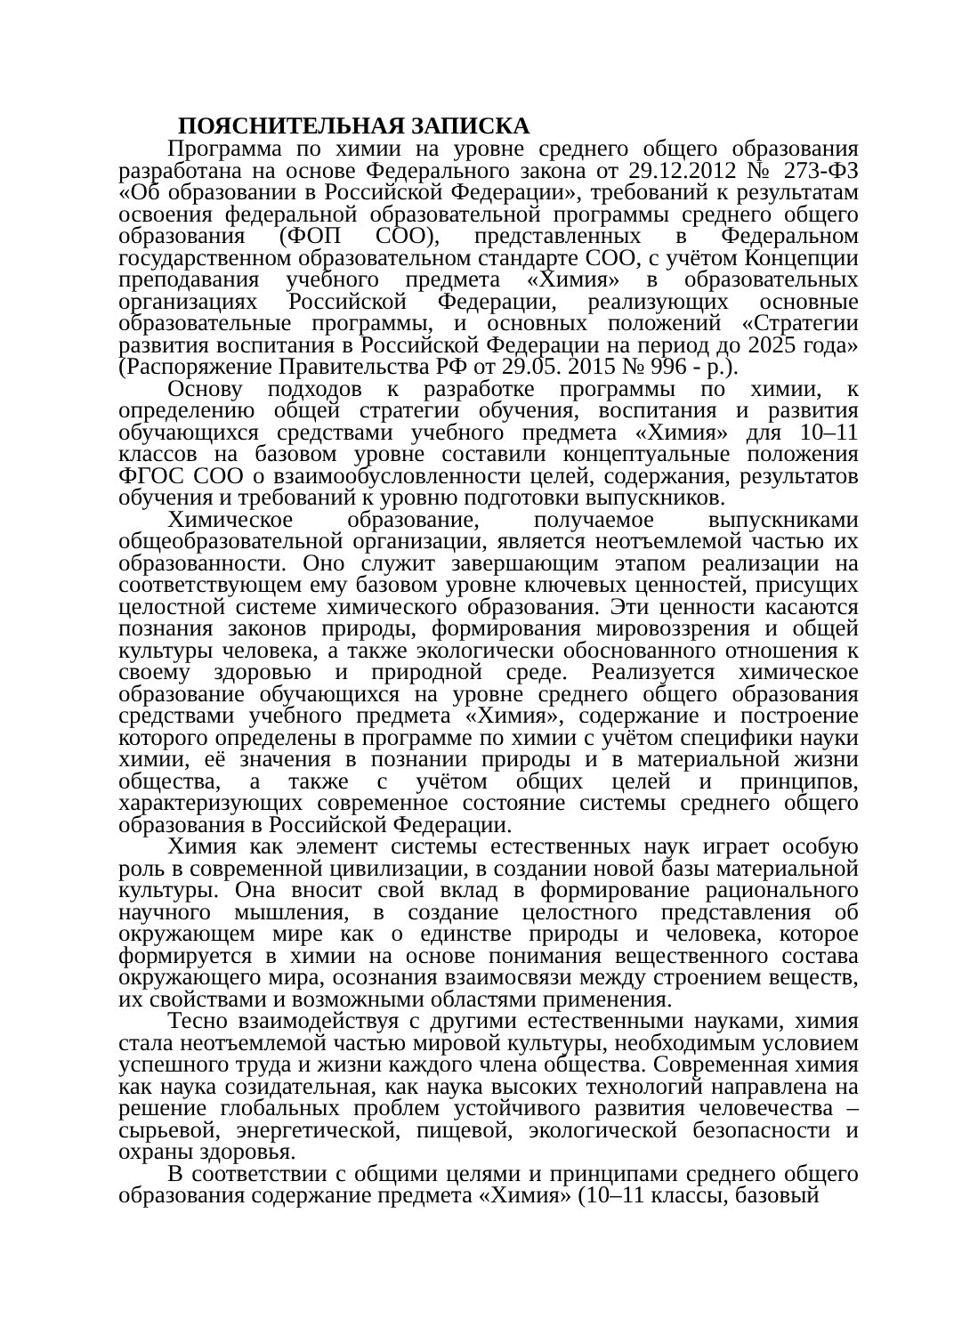ПОЯСНИТЕЛЬНАЯ ЗАПИСКА
Программа по химии на уровне среднего общего образования разработана на основе Федерального закона от 29.12.2012 № 273-ФЗ «Об образовании в Российской Федерации», требований к результатам освоения федеральной образовательной программы среднего общего образования (ФОП СОО), представленных в Федеральном государственном образовательном стандарте СОО, с учётом Концепции преподавания учебного предмета «Химия» в образовательных организациях Российской Федерации, реализующих основные образовательные программы, и основных положений «Стратегии развития воспитания в Российской Федерации на период до 2025 года» (Распоряжение Правительства РФ от 29.05. 2015 № 996 - р.).
Основу подходов к разработке программы по химии, к определению общей стратегии обучения, воспитания и развития обучающихся средствами учебного предмета «Химия» для 10–11 классов на базовом уровне составили концептуальные положения ФГОС СОО о взаимообусловленности целей, содержания, результатов обучения и требований к уровню подготовки выпускников.
Химическое образование, получаемое выпускниками общеобразовательной организации, является неотъемлемой частью их образованности. Оно служит завершающим этапом реализации на соответствующем ему базовом уровне ключевых ценностей, присущих целостной системе химического образования. Эти ценности касаются познания законов природы, формирования мировоззрения и общей культуры человека, а также экологически обоснованного отношения к своему здоровью и природной среде. Реализуется химическое образование обучающихся на уровне среднего общего образования средствами учебного предмета «Химия», содержание и построение которого определены в программе по химии с учётом специфики науки химии, её значения в познании природы и в материальной жизни общества, а также с учётом общих целей и принципов, характеризующих современное состояние системы среднего общего образования в Российской Федерации.
Химия как элемент системы естественных наук играет особую роль в современной цивилизации, в создании новой базы материальной культуры. Она вносит свой вклад в формирование рационального научного мышления, в создание целостного представления об окружающем мире как о единстве природы и человека, которое формируется в химии на основе понимания вещественного состава окружающего мира, осознания взаимосвязи между строением веществ, их свойствами и возможными областями применения.
Тесно взаимодействуя с другими естественными науками, химия стала неотъемлемой частью мировой культуры, необходимым условием успешного труда и жизни каждого члена общества. Современная химия как наука созидательная, как наука высоких технологий направлена на решение глобальных проблем устойчивого развития человечества – сырьевой, энергетической, пищевой, экологической безопасности и охраны здоровья.
В соответствии с общими целями и принципами среднего общего образования содержание предмета «Химия» (10–11 классы, базовый